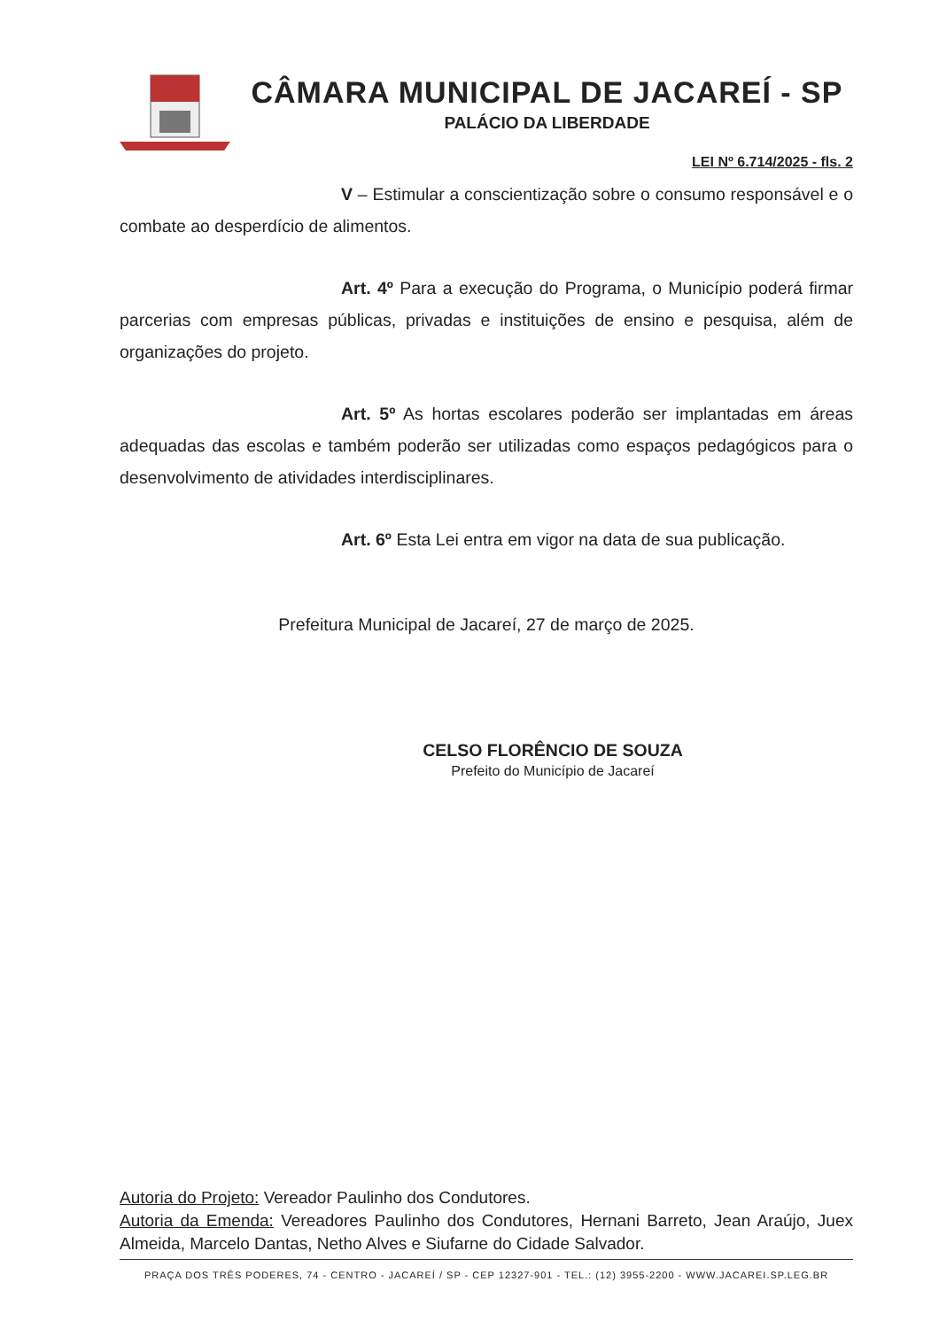CÂMARA MUNICIPAL DE JACAREÍ - SP
PALÁCIO DA LIBERDADE
LEI Nº 6.714/2025 - fls. 2
V – Estimular a conscientização sobre o consumo responsável e o combate ao desperdício de alimentos.
Art. 4º Para a execução do Programa, o Município poderá firmar parcerias com empresas públicas, privadas e instituições de ensino e pesquisa, além de organizações do projeto.
Art. 5º As hortas escolares poderão ser implantadas em áreas adequadas das escolas e também poderão ser utilizadas como espaços pedagógicos para o desenvolvimento de atividades interdisciplinares.
Art. 6º Esta Lei entra em vigor na data de sua publicação.
Prefeitura Municipal de Jacareí, 27 de março de 2025.
CELSO FLORÊNCIO DE SOUZA
Prefeito do Município de Jacareí
Autoria do Projeto: Vereador Paulinho dos Condutores.
Autoria da Emenda: Vereadores Paulinho dos Condutores, Hernani Barreto, Jean Araújo, Juex Almeida, Marcelo Dantas, Netho Alves e Siufarne do Cidade Salvador.
PRAÇA DOS TRÊS PODERES, 74 - CENTRO - JACAREÍ / SP - CEP 12327-901 - TEL.: (12) 3955-2200 - WWW.JACAREI.SP.LEG.BR